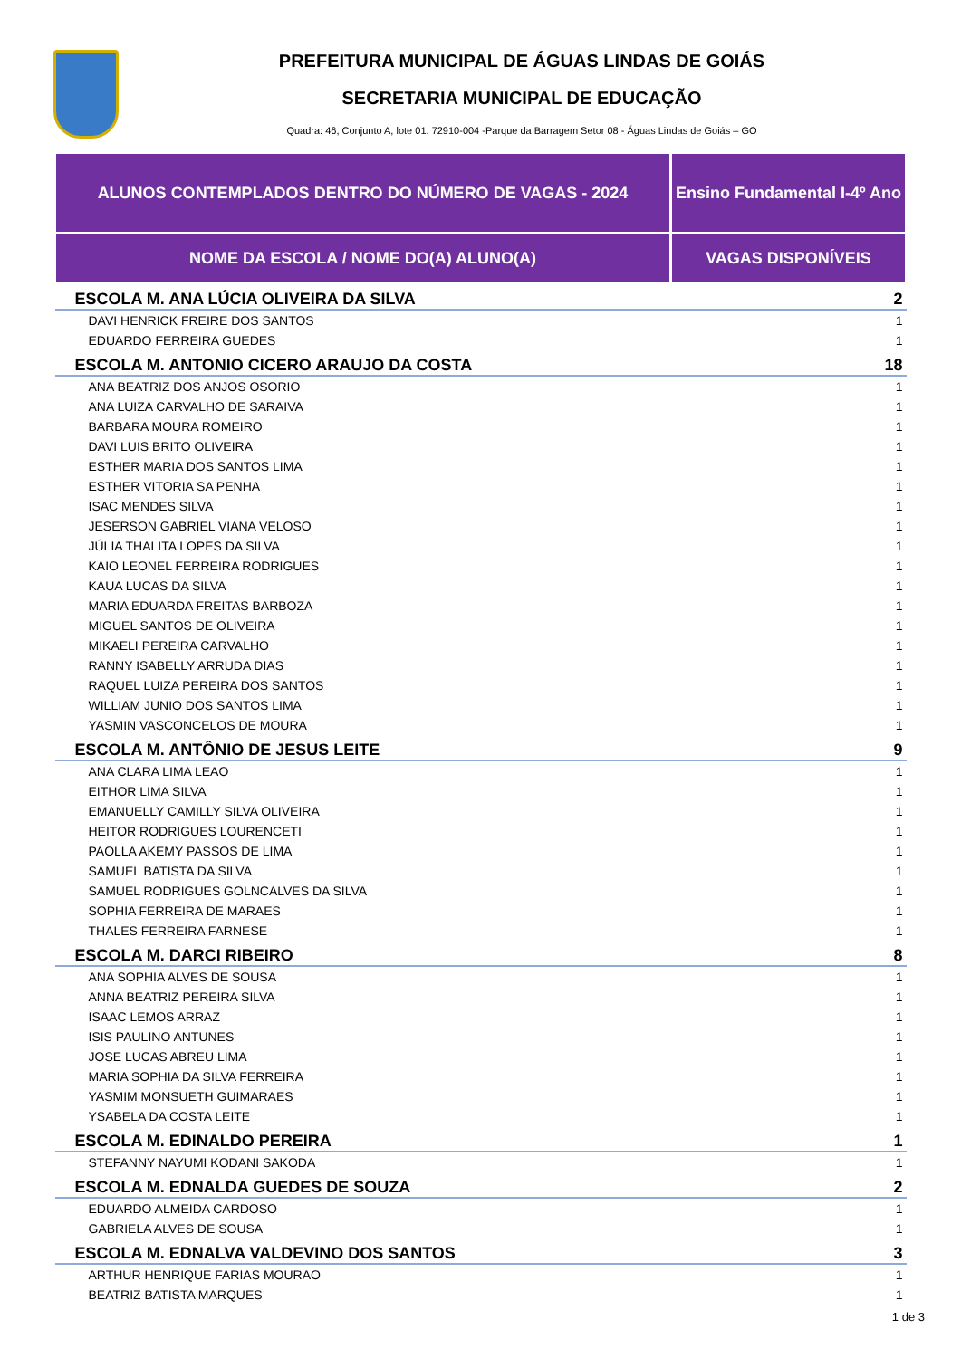PREFEITURA MUNICIPAL DE ÁGUAS LINDAS DE GOIÁS
SECRETARIA MUNICIPAL DE EDUCAÇÃO
Quadra: 46, Conjunto A, lote 01. 72910-004 -Parque da Barragem Setor 08 - Águas Lindas de Goiás – GO
| ALUNOS CONTEMPLADOS DENTRO DO NÚMERO DE VAGAS - 2024 | Ensino Fundamental I-4º Ano |
| NOME DA ESCOLA / NOME DO(A) ALUNO(A) | VAGAS DISPONÍVEIS |
| ESCOLA M. ANA LÚCIA OLIVEIRA DA SILVA | 2 |
| DAVI HENRICK FREIRE DOS SANTOS | 1 |
| EDUARDO FERREIRA GUEDES | 1 |
| ESCOLA M. ANTONIO CICERO ARAUJO DA COSTA | 18 |
| ANA BEATRIZ DOS ANJOS OSORIO | 1 |
| ANA LUIZA CARVALHO DE SARAIVA | 1 |
| BARBARA MOURA ROMEIRO | 1 |
| DAVI LUIS BRITO OLIVEIRA | 1 |
| ESTHER MARIA DOS SANTOS LIMA | 1 |
| ESTHER VITORIA SA PENHA | 1 |
| ISAC MENDES SILVA | 1 |
| JESERSON GABRIEL VIANA VELOSO | 1 |
| JÚLIA THALITA LOPES DA SILVA | 1 |
| KAIO LEONEL FERREIRA RODRIGUES | 1 |
| KAUA LUCAS DA SILVA | 1 |
| MARIA EDUARDA FREITAS BARBOZA | 1 |
| MIGUEL SANTOS DE OLIVEIRA | 1 |
| MIKAELI PEREIRA CARVALHO | 1 |
| RANNY ISABELLY ARRUDA DIAS | 1 |
| RAQUEL LUIZA PEREIRA DOS SANTOS | 1 |
| WILLIAM JUNIO DOS SANTOS LIMA | 1 |
| YASMIN VASCONCELOS DE MOURA | 1 |
| ESCOLA M. ANTÔNIO DE JESUS LEITE | 9 |
| ANA CLARA LIMA LEAO | 1 |
| EITHOR LIMA SILVA | 1 |
| EMANUELLY CAMILLY SILVA OLIVEIRA | 1 |
| HEITOR RODRIGUES LOURENCETI | 1 |
| PAOLLA AKEMY PASSOS DE LIMA | 1 |
| SAMUEL BATISTA DA SILVA | 1 |
| SAMUEL RODRIGUES GOLNCALVES DA SILVA | 1 |
| SOPHIA FERREIRA DE MARAES | 1 |
| THALES FERREIRA FARNESE | 1 |
| ESCOLA M. DARCI RIBEIRO | 8 |
| ANA SOPHIA ALVES DE SOUSA | 1 |
| ANNA BEATRIZ PEREIRA SILVA | 1 |
| ISAAC LEMOS ARRAZ | 1 |
| ISIS PAULINO ANTUNES | 1 |
| JOSE LUCAS ABREU LIMA | 1 |
| MARIA SOPHIA DA SILVA FERREIRA | 1 |
| YASMIM MONSUETH GUIMARAES | 1 |
| YSABELA DA COSTA LEITE | 1 |
| ESCOLA M. EDINALDO PEREIRA | 1 |
| STEFANNY NAYUMI KODANI SAKODA | 1 |
| ESCOLA M. EDNALDA GUEDES DE SOUZA | 2 |
| EDUARDO ALMEIDA CARDOSO | 1 |
| GABRIELA ALVES DE SOUSA | 1 |
| ESCOLA M. EDNALVA VALDEVINO DOS SANTOS | 3 |
| ARTHUR HENRIQUE FARIAS MOURAO | 1 |
| BEATRIZ BATISTA MARQUES | 1 |
1 de 3